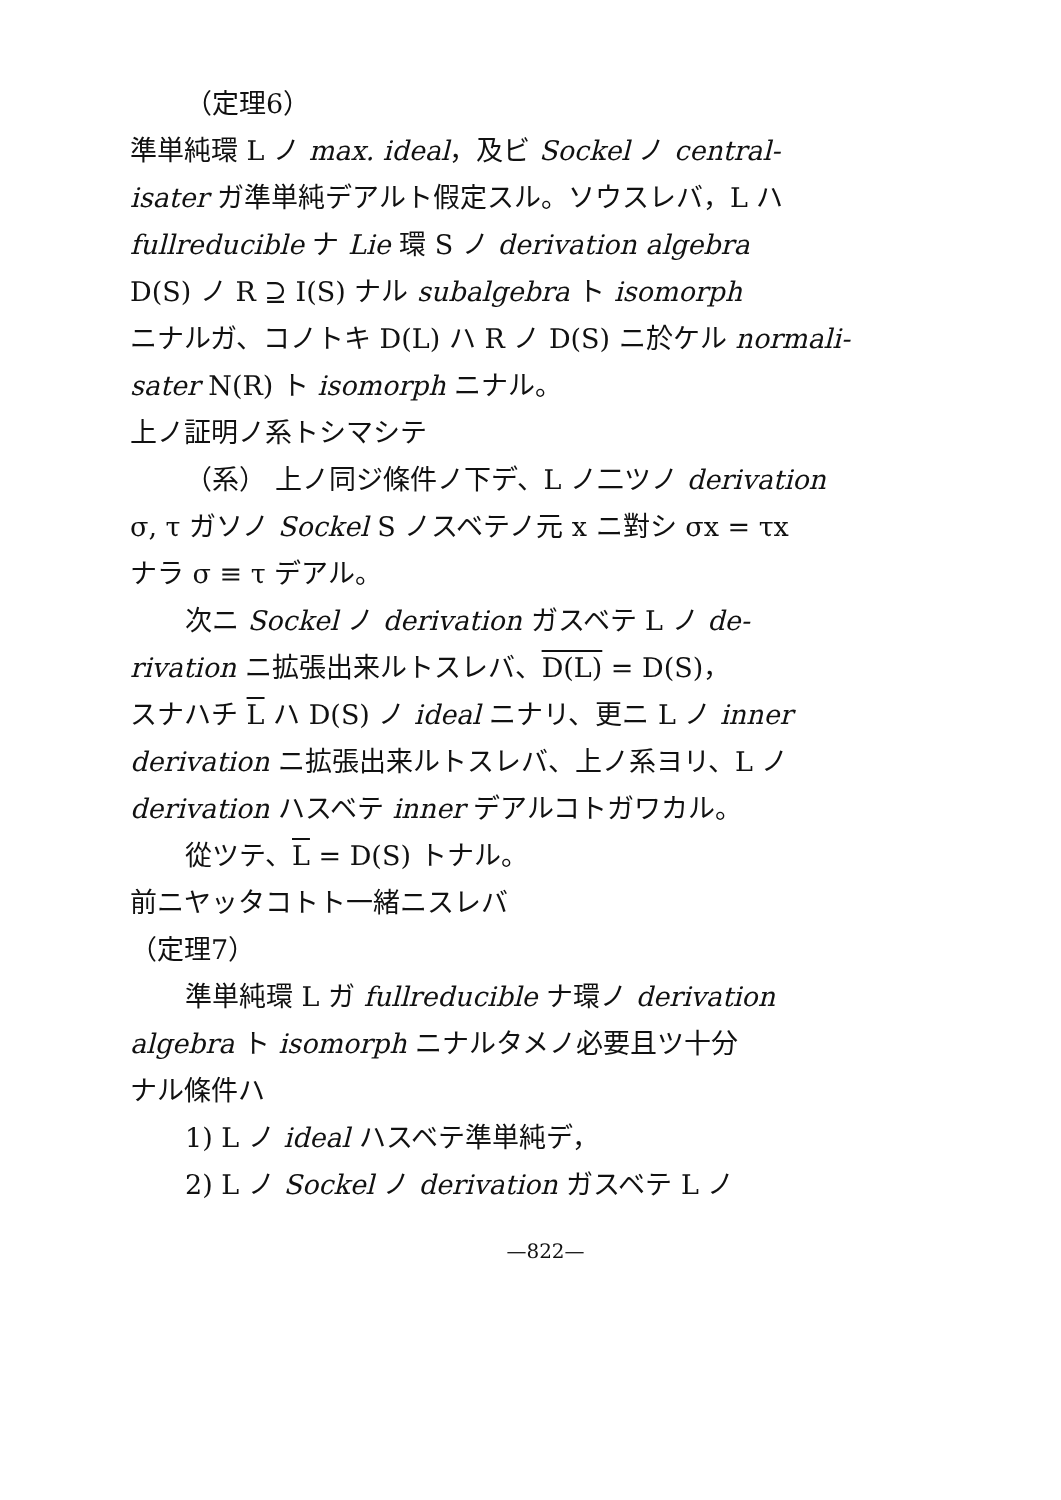（定理6）
準単純環 L ノ max. ideal，及ビ Sockel ノ central-
isater ガ準単純デアルト假定スル。ソウスレバ，L ハ
fullreducible ナ Lie 環 S ノ derivation algebra
D(S) ノ R ⊇ I(S) ナル subalgebra ト isomorph
ニナルガ、コノトキ D(L) ハ R ノ D(S) ニ於ケル normali-
sater N(R) ト isomorph ニナル。
上ノ証明ノ系トシマシテ
（系） 上ノ同ジ條件ノ下デ、L ノ二ツノ derivation
σ, τ ガソノ Sockel S ノスベテノ元 x ニ對シ σx = τx
ナラ σ ≡ τ デアル。
次ニ Sockel ノ derivation ガスベテ L ノ de-
rivation ニ拡張出来ルトスレバ、D(L) = D(S)，
スナハチ L ハ D(S) ノ ideal ニナリ、更ニ L ノ inner
derivation ニ拡張出来ルトスレバ、上ノ系ヨリ、L ノ
derivation ハスベテ inner デアルコトガワカル。
從ツテ、L = D(S) トナル。
前ニヤッタコトト一緒ニスレバ
（定理7）
準単純環 L ガ fullreducible ナ環ノ derivation
algebra ト isomorph ニナルタメノ必要且ツ十分
ナル條件ハ
1) L ノ ideal ハスベテ準単純デ，
2) L ノ Sockel ノ derivation ガスベテ L ノ
—822—